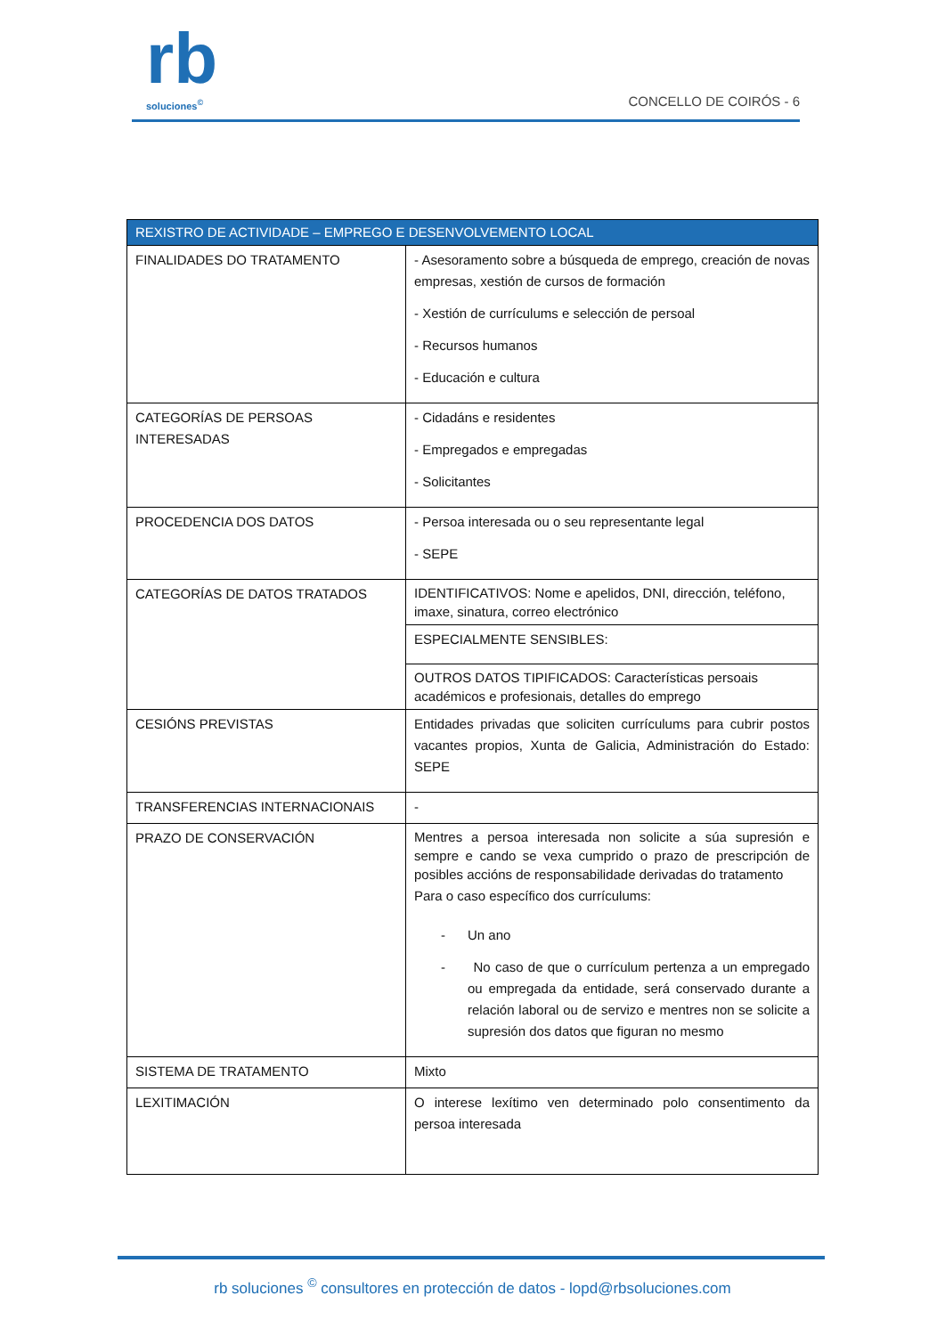rb
soluciones<sup>©</sup>
CONCELLO DE COIRÓS - 6
| REXISTRO DE ACTIVIDADE – EMPREGO E DESENVOLVEMENTO LOCAL | |
| --- | --- |
| FINALIDADES DO TRATAMENTO | - Asesoramento sobre a búsqueda de emprego, creación de novas empresas, xestión de cursos de formación - Xestión de currículums e selección de persoal - Recursos humanos - Educación e cultura |
| CATEGORÍAS DE PERSOAS INTERESADAS | - Cidadáns e residentes - Empregados e empregadas - Solicitantes |
| PROCEDENCIA DOS DATOS | - Persoa interesada ou o seu representante legal - SEPE |
| CATEGORÍAS DE DATOS TRATADOS | IDENTIFICATIVOS: Nome e apelidos, DNI, dirección, teléfono, imaxe, sinatura, correo electrónico |
| | ESPECIALMENTE SENSIBLES: |
| | OUTROS DATOS TIPIFICADOS: Características persoais académicos e profesionais, detalles do emprego |
| CESIÓNS PREVISTAS | Entidades privadas que soliciten currículums para cubrir postos vacantes propios, Xunta de Galicia, Administración do Estado: SEPE |
| TRANSFERENCIAS INTERNACIONAIS | - |
| PRAZO DE CONSERVACIÓN | Mentres a persoa interesada non solicite a súa supresión e sempre e cando se vexa cumprido o prazo de prescripción de posibles accións de responsabilidade derivadas do tratamento Para o caso específico dos currículums: - Un ano - No caso de que o currículum pertenza a un empregado ou empregada da entidade, será conservado durante a relación laboral ou de servizo e mentres non se solicite a supresión dos datos que figuran no mesmo |
| SISTEMA DE TRATAMENTO | Mixto |
| LEXITIMACIÓN | O interese lexítimo ven determinado polo consentimento da persoa interesada |
rb soluciones <sup>©</sup> consultores en protección de datos - lopd@rbsoluciones.com